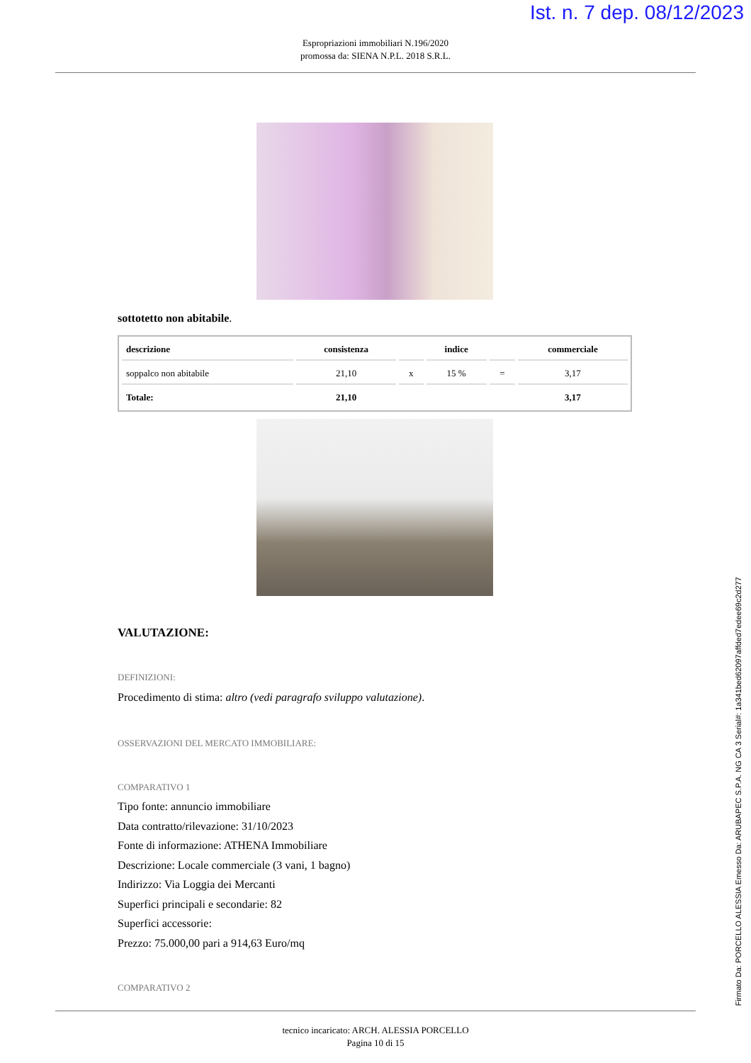Ist. n. 7 dep. 08/12/2023
Espropriazioni immobiliari N.196/2020
promossa da: SIENA N.P.L. 2018 S.R.L.
sottotetto non abitabile.
| descrizione | consistenza | | indice | | commerciale |
| --- | --- | --- | --- | --- | --- |
| soppalco non abitabile | 21,10 | x | 15 % | = | 3,17 |
| Totale: | 21,10 | | | | 3,17 |
VALUTAZIONE:
DEFINIZIONI:
Procedimento di stima: altro (vedi paragrafo sviluppo valutazione).
OSSERVAZIONI DEL MERCATO IMMOBILIARE:
COMPARATIVO 1
Tipo fonte: annuncio immobiliare
Data contratto/rilevazione: 31/10/2023
Fonte di informazione: ATHENA Immobiliare
Descrizione: Locale commerciale (3 vani, 1 bagno)
Indirizzo: Via Loggia dei Mercanti
Superfici principali e secondarie: 82
Superfici accessorie:
Prezzo: 75.000,00 pari a 914,63 Euro/mq
COMPARATIVO 2
tecnico incaricato: ARCH. ALESSIA PORCELLO
Pagina 10 di 15
Firmato Da: PORCELLO ALESSIA Emesso Da: ARUBAPEC S.P.A. NG CA 3 Serial#: 1a341bed62097affded7edee69c2d277